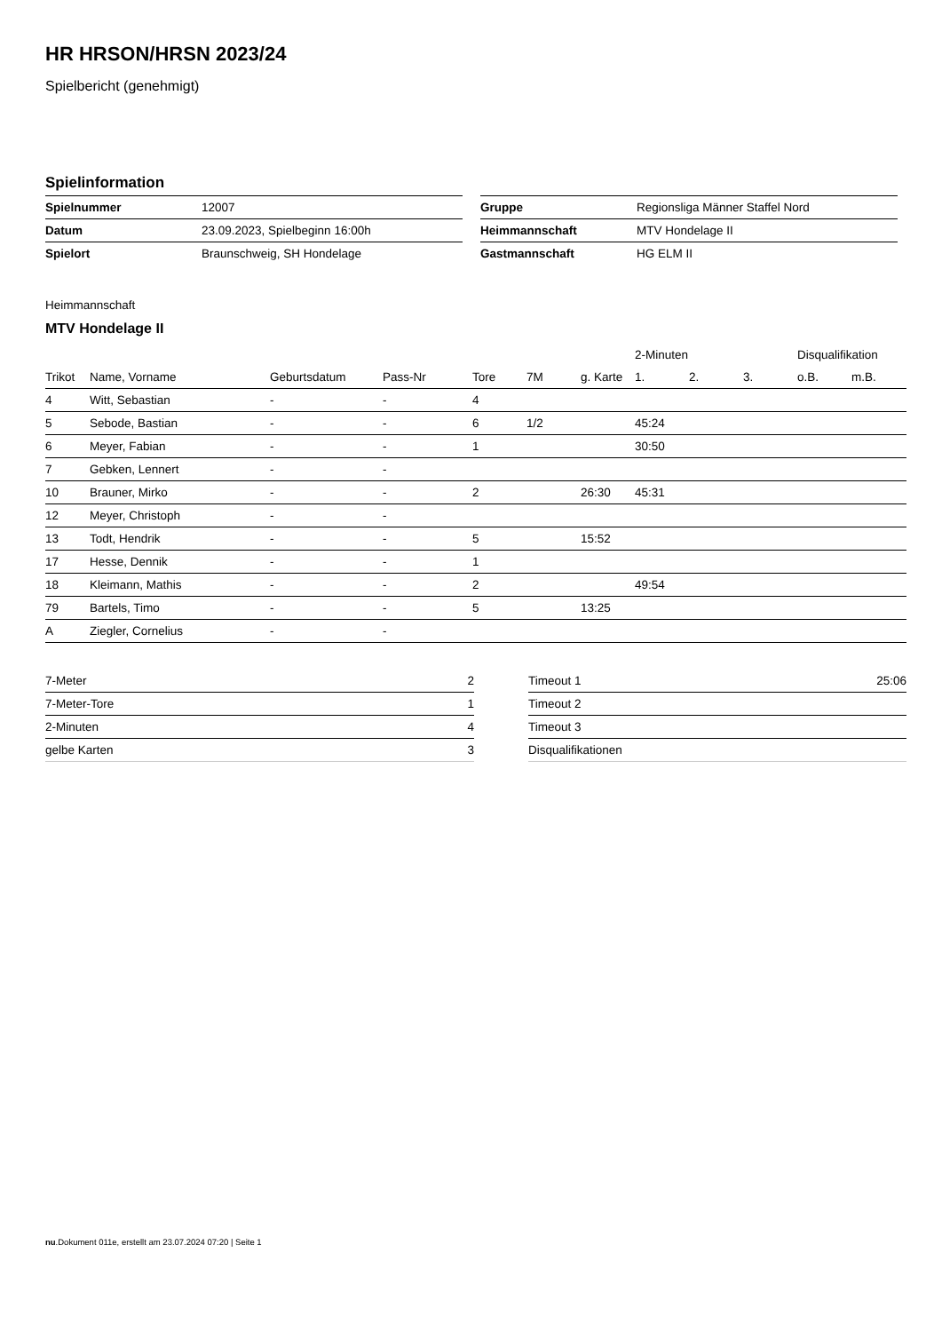HR HRSON/HRSN 2023/24
Spielbericht (genehmigt)
Spielinformation
| Spielnummer | 12007 |
| Datum | 23.09.2023, Spielbeginn 16:00h |
| Spielort | Braunschweig, SH Hondelage |
| Gruppe | Regionsliga Männer Staffel Nord |
| Heimmannschaft | MTV Hondelage II |
| Gastmannschaft | HG ELM II |
Heimmannschaft
MTV Hondelage II
| | | | | | | | 2-Minuten | | | Disqualifikation | |
| --- | --- | --- | --- | --- | --- | --- | --- | --- | --- | --- | --- |
| Trikot | Name, Vorname | Geburtsdatum | Pass-Nr | Tore | 7M | g. Karte | 1. | 2. | 3. | o.B. | m.B. |
| 4 | Witt, Sebastian | - | - | 4 | | | | | | | |
| 5 | Sebode, Bastian | - | - | 6 | 1/2 | | 45:24 | | | | |
| 6 | Meyer, Fabian | - | - | 1 | | | 30:50 | | | | |
| 7 | Gebken, Lennert | - | - | | | | | | | | |
| 10 | Brauner, Mirko | - | - | 2 | | 26:30 | 45:31 | | | | |
| 12 | Meyer, Christoph | - | - | | | | | | | | |
| 13 | Todt, Hendrik | - | - | 5 | | 15:52 | | | | | |
| 17 | Hesse, Dennik | - | - | 1 | | | | | | | |
| 18 | Kleimann, Mathis | - | - | 2 | | | 49:54 | | | | |
| 79 | Bartels, Timo | - | - | 5 | | 13:25 | | | | | |
| A | Ziegler, Cornelius | - | - | | | | | | | | |
| 7-Meter | 2 |
| 7-Meter-Tore | 1 |
| 2-Minuten | 4 |
| gelbe Karten | 3 |
| Timeout 1 | 25:06 |
| Timeout 2 | |
| Timeout 3 | |
| Disqualifikationen | |
nu.Dokument 011e, erstellt am 23.07.2024 07:20 | Seite 1